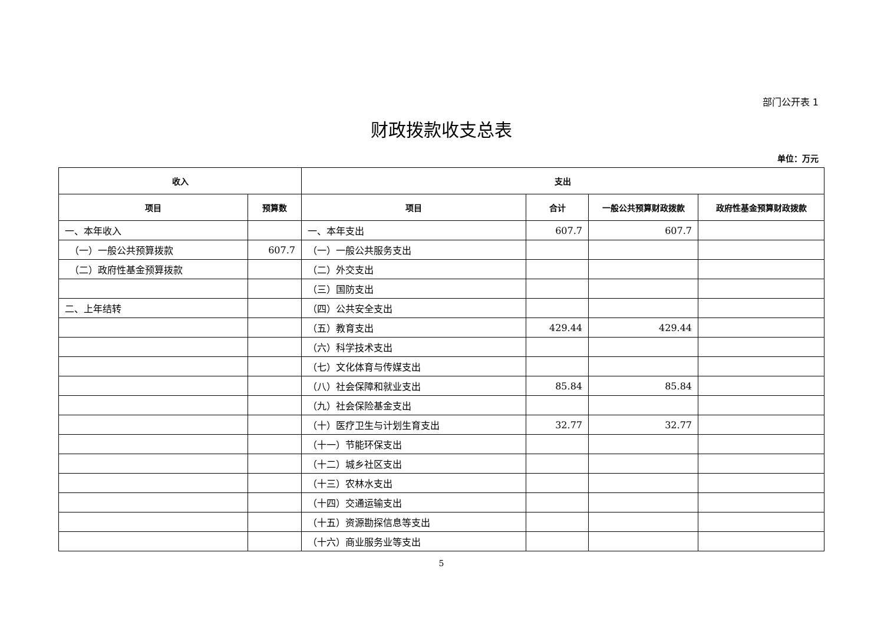部门公开表 1
财政拨款收支总表
单位：万元
| 收入 | | 支出 | | | |
| --- | --- | --- | --- | --- | --- |
| 项目 | 预算数 | 项目 | 合计 | 一般公共预算财政拨款 | 政府性基金预算财政拨款 |
| 一、本年收入 | | 一、本年支出 | 607.7 | 607.7 | |
| （一）一般公共预算拨款 | 607.7 | （一）一般公共服务支出 | | | |
| （二）政府性基金预算拨款 | | （二）外交支出 | | | |
| | | （三）国防支出 | | | |
| 二、上年结转 | | （四）公共安全支出 | | | |
| | | （五）教育支出 | 429.44 | 429.44 | |
| | | （六）科学技术支出 | | | |
| | | （七）文化体育与传媒支出 | | | |
| | | （八）社会保障和就业支出 | 85.84 | 85.84 | |
| | | （九）社会保险基金支出 | | | |
| | | （十）医疗卫生与计划生育支出 | 32.77 | 32.77 | |
| | | （十一）节能环保支出 | | | |
| | | （十二）城乡社区支出 | | | |
| | | （十三）农林水支出 | | | |
| | | （十四）交通运输支出 | | | |
| | | （十五）资源勘探信息等支出 | | | |
| | | （十六）商业服务业等支出 | | | |
5